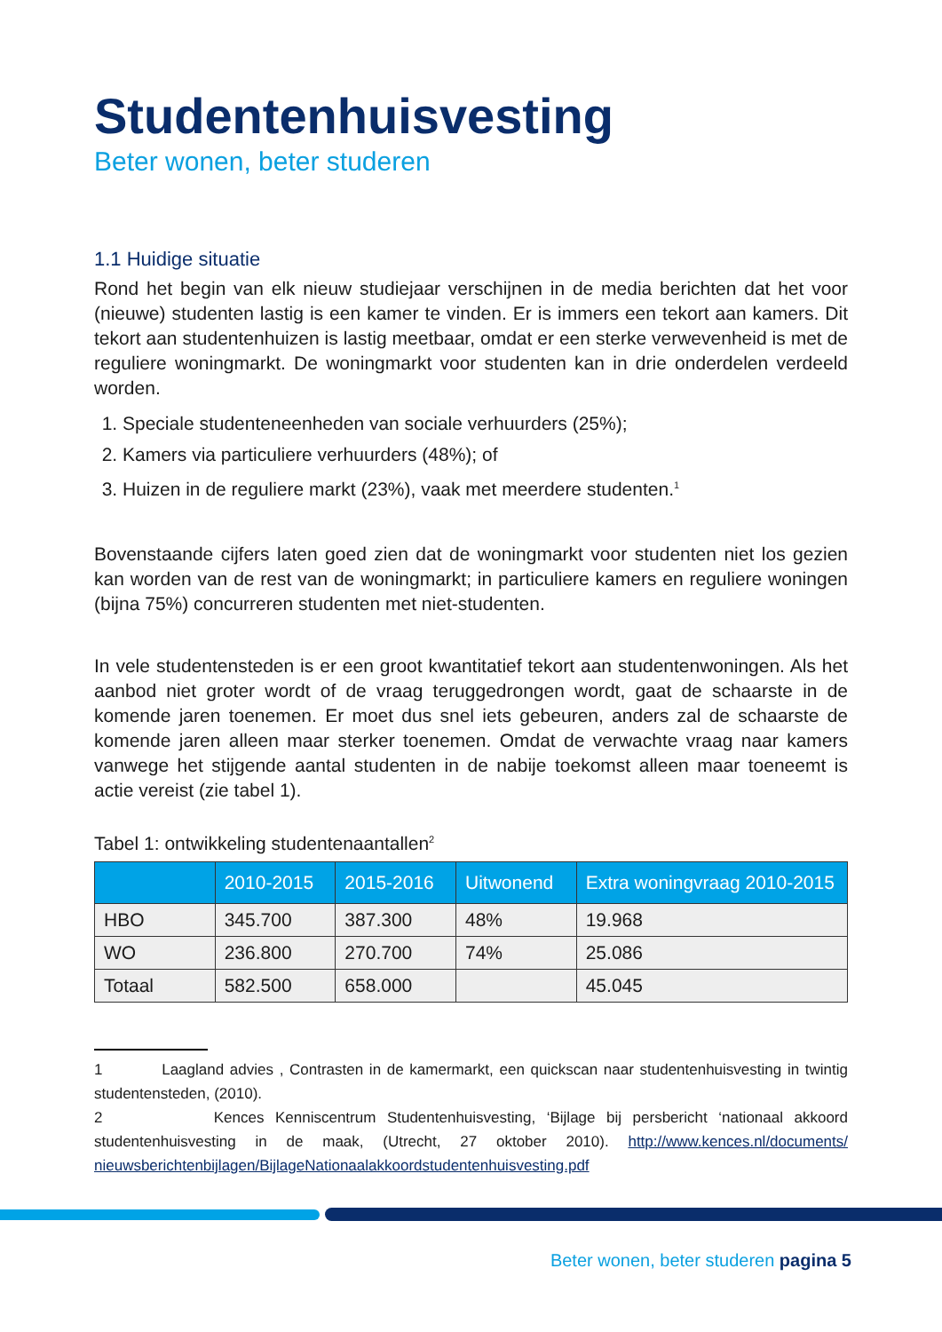Studentenhuisvesting
Beter wonen, beter studeren
1.1 Huidige situatie
Rond het begin van elk nieuw studiejaar verschijnen in de media berichten dat het voor (nieuwe) studenten lastig is een kamer te vinden. Er is immers een tekort aan kamers. Dit tekort aan studentenhuizen is lastig meetbaar, omdat er een sterke verwevenheid is met de reguliere woningmarkt. De woningmarkt voor studenten kan in drie onderdelen verdeeld worden.
1. Speciale studenteneenheden van sociale verhuurders (25%);
2. Kamers via particuliere verhuurders (48%); of
3. Huizen in de reguliere markt (23%), vaak met meerdere studenten.<sup>1</sup>
Bovenstaande cijfers laten goed zien dat de woningmarkt voor studenten niet los gezien kan worden van de rest van de woningmarkt; in particuliere kamers en reguliere woningen (bijna 75%) concurreren studenten met niet-studenten.
In vele studentensteden is er een groot kwantitatief tekort aan studentenwoningen. Als het aanbod niet groter wordt of de vraag teruggedrongen wordt, gaat de schaarste in de komende jaren toenemen. Er moet dus snel iets gebeuren, anders zal de schaarste de komende jaren alleen maar sterker toenemen. Omdat de verwachte vraag naar kamers vanwege het stijgende aantal studenten in de nabije toekomst alleen maar toeneemt is actie vereist (zie tabel 1).
Tabel 1: ontwikkeling studentenaantallen<sup>2</sup>
| | 2010-2015 | 2015-2016 | Uitwonend | Extra woningvraag 2010-2015 |
| --- | --- | --- | --- | --- |
| HBO | 345.700 | 387.300 | 48% | 19.968 |
| WO | 236.800 | 270.700 | 74% | 25.086 |
| Totaal | 582.500 | 658.000 | | 45.045 |
1 Laagland advies , Contrasten in de kamermarkt, een quickscan naar studentenhuisvesting in twintig studentensteden, (2010).
2 Kences Kenniscentrum Studentenhuisvesting, ‘Bijlage bij persbericht ‘nationaal akkoord studentenhuisvesting in de maak, (Utrecht, 27 oktober 2010). http://www.kences.nl/documents/ nieuwsberichtenbijlagen/BijlageNationaalakkoordstudentenhuisvesting.pdf
Beter wonen, beter studeren pagina 5